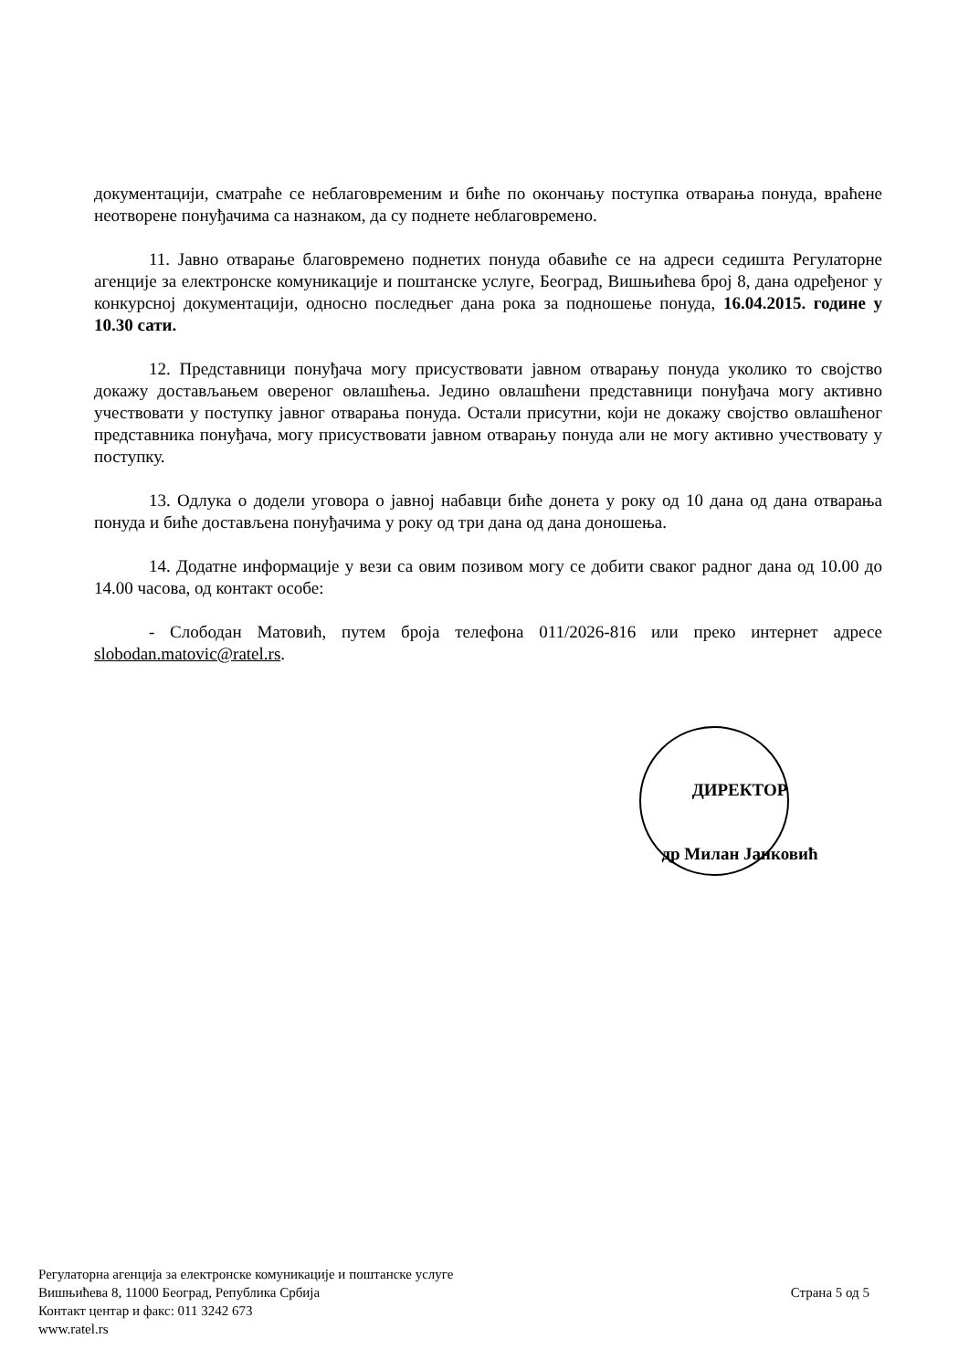документацији, сматраће се неблаговременим и биће по окончању поступка отварања понуда, враћене неотворене понуђачима са назнаком, да су поднете неблаговремено.
11. Јавно отварање благовремено поднетих понуда обавиће се на адреси седишта Регулаторне агенције за електронске комуникације и поштанске услуге, Београд, Вишњићева број 8, дана одређеног у конкурсној документацији, односно последњег дана рока за подношење понуда, 16.04.2015. године у 10.30 сати.
12. Представници понуђача могу присуствовати јавном отварању понуда уколико то својство докажу достављањем овереног овлашћења. Једино овлашћени представници понуђача могу активно учествовати у поступку јавног отварања понуда. Остали присутни, који не докажу својство овлашћеног представника понуђача, могу присуствовати јавном отварању понуда али не могу активно учествовату у поступку.
13. Одлука о додели уговора о јавној набавци биће донета у року од 10 дана од дана отварања понуда и биће достављена понуђачима у року од три дана од дана доношења.
14. Додатне информације у вези са овим позивом могу се добити сваког радног дана од 10.00 до 14.00 часова, од контакт особе:
- Слободан Матовић, путем броја телефона 011/2026-816 или преко интернет адресе slobodan.matovic@ratel.rs.
ДИРЕКТОР
др Милан Јанковић
Регулаторна агенција за електронске комуникације и поштанске услуге
Вишњићева 8, 11000 Београд, Република Србија
Контакт центар и факс: 011 3242 673
www.ratel.rs
Страна 5 од 5